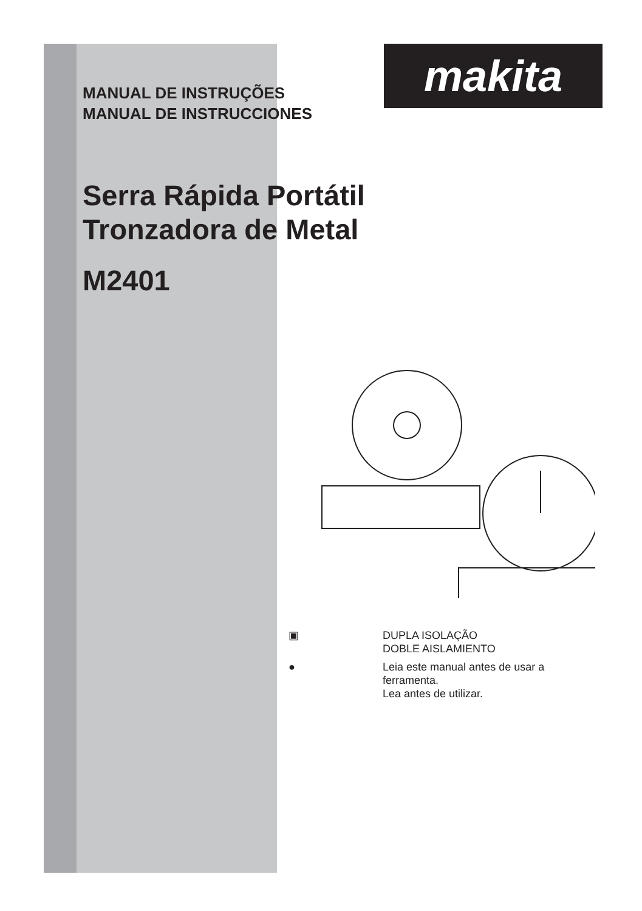makita
MANUAL DE INSTRUÇÕES
MANUAL DE INSTRUCCIONES
Serra Rápida Portátil
Tronzadora de Metal
M2401
▣ DUPLA ISOLAÇÃO
DOBLE AISLAMIENTO
● Leia este manual antes de usar a
ferramenta.
Lea antes de utilizar.